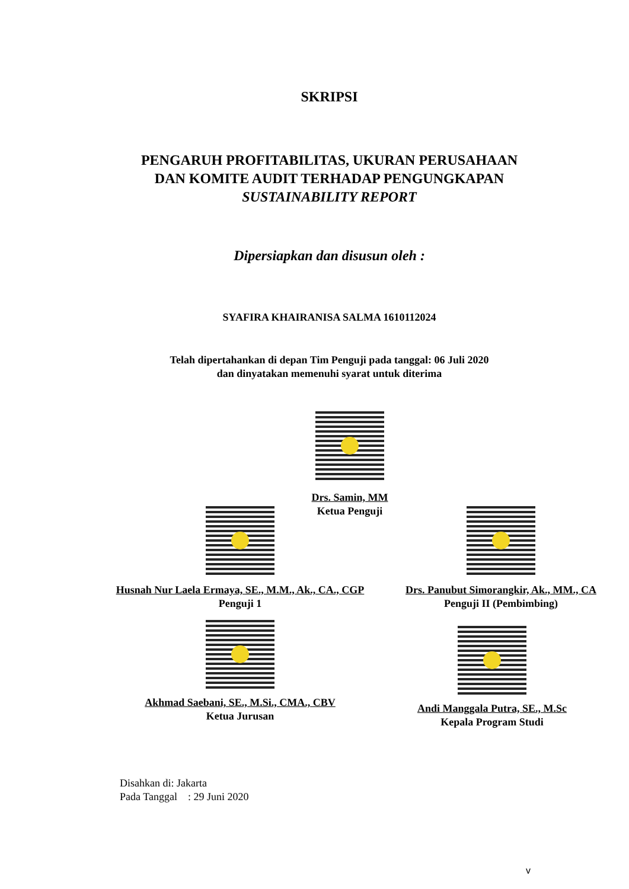SKRIPSI
PENGARUH PROFITABILITAS, UKURAN PERUSAHAAN
DAN KOMITE AUDIT TERHADAP PENGUNGKAPAN
SUSTAINABILITY REPORT
Dipersiapkan dan disusun oleh :
SYAFIRA KHAIRANISA SALMA 1610112024
Telah dipertahankan di depan Tim Penguji pada tanggal: 06 Juli 2020
dan dinyatakan memenuhi syarat untuk diterima
Drs. Samin, MM
Ketua Penguji
Husnah Nur Laela Ermaya, SE., M.M., Ak., CA., CGP
Penguji 1
Drs. Panubut Simorangkir, Ak., MM., CA
Penguji II (Pembimbing)
Akhmad Saebani, SE., M.Si., CMA., CBV
Ketua Jurusan
Andi Manggala Putra, SE., M.Sc
Kepala Program Studi
Disahkan di: Jakarta
Pada Tanggal : 29 Juni 2020
v